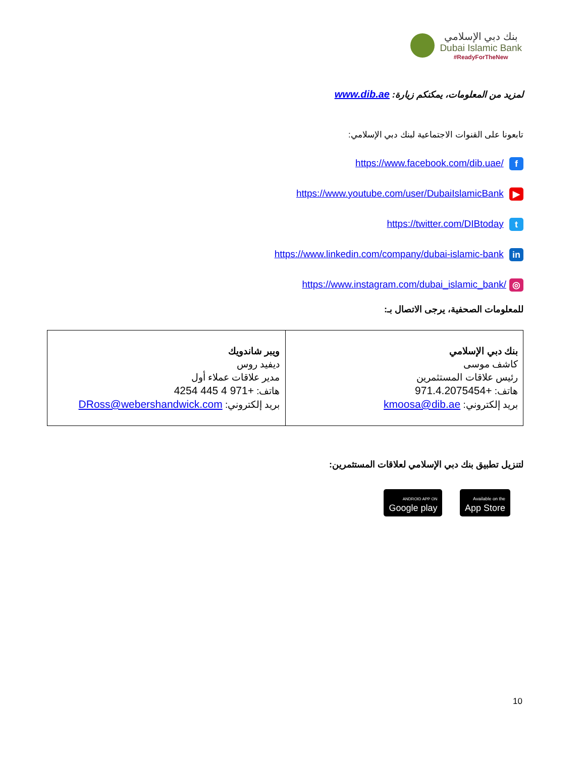بنك دبي الإسلامي
Dubai Islamic Bank
#ReadyForTheNew
لمزيد من المعلومات، يمكنكم زيارة: www.dib.ae
تابعونا على القنوات الاجتماعية لبنك دبي الإسلامي:
https://www.facebook.com/dib.uae/ f
https://www.youtube.com/user/DubaiIslamicBank ▶
https://twitter.com/DIBtoday t
https://www.linkedin.com/company/dubai-islamic-bank in
https://www.instagram.com/dubai_islamic_bank/ ◎
للمعلومات الصحفية، يرجى الاتصال بـ:
| بنك دبي الإسلامي كاشف موسى رئيس علاقات المستثمرين هاتف: +971.4.2075454 بريد إلكتروني: kmoosa@dib.ae | ويبر شاندويك ديفيد روس مدير علاقات عملاء أول هاتف: +971 4 445 4254 بريد إلكتروني: DRoss@webershandwick.com |
لتنزيل تطبيق بنك دبي الإسلامي لعلاقات المستثمرين:
Available on the
App Store ANDROID APP ON
Google play
10